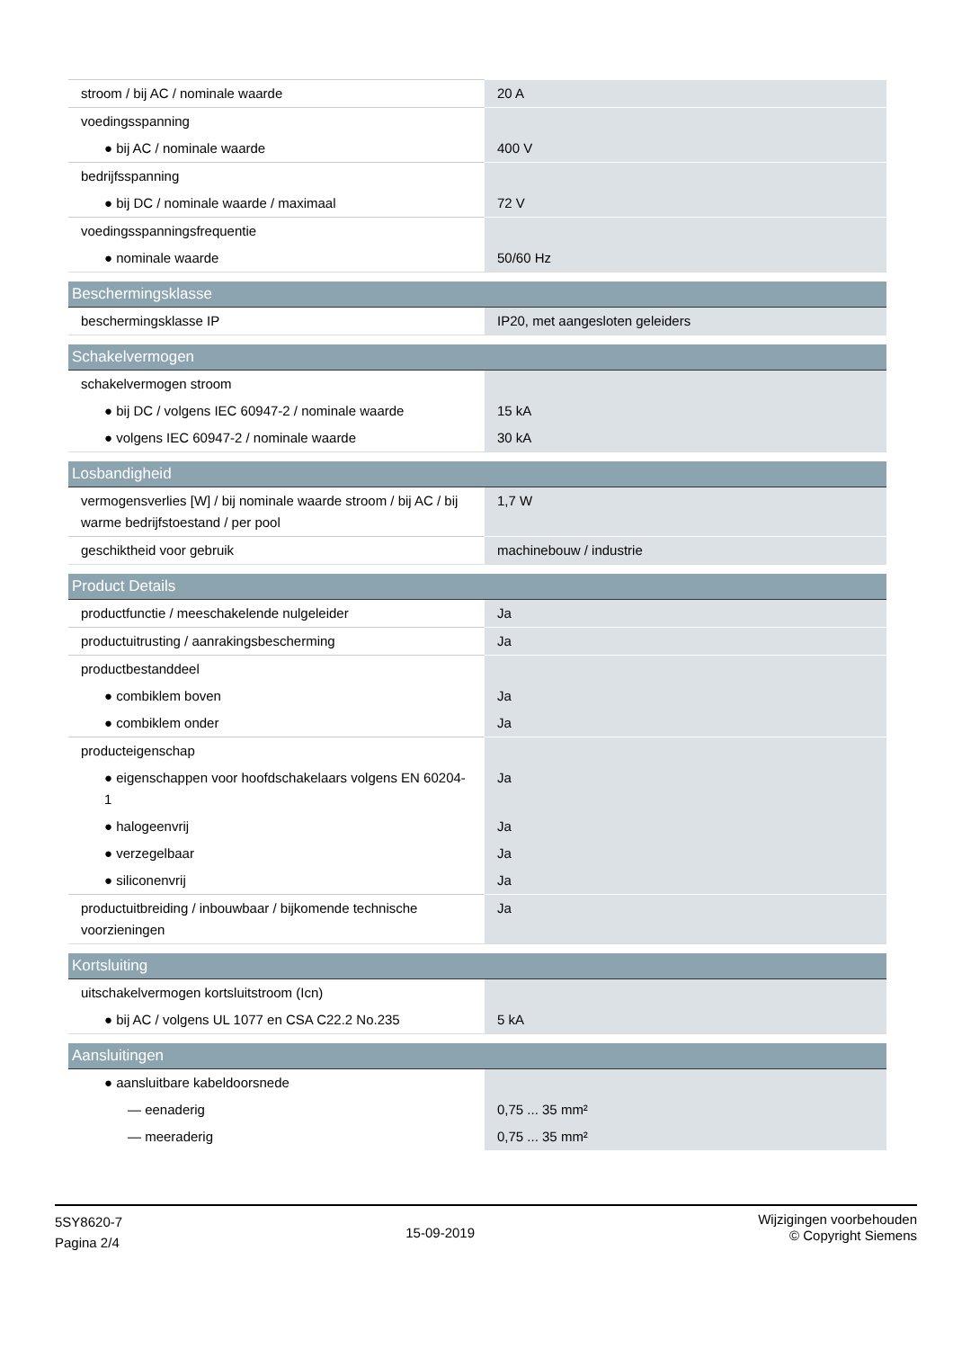| stroom / bij AC / nominale waarde | 20 A |
| voedingsspanning | |
| ● bij AC / nominale waarde | 400 V |
| bedrijfsspanning | |
| ● bij DC / nominale waarde / maximaal | 72 V |
| voedingsspanningsfrequentie | |
| ● nominale waarde | 50/60 Hz |
| Beschermingsklasse | |
| beschermingsklasse IP | IP20, met aangesloten geleiders |
| Schakelvermogen | |
| schakelvermogen stroom | |
| ● bij DC / volgens IEC 60947-2 / nominale waarde | 15 kA |
| ● volgens IEC 60947-2 / nominale waarde | 30 kA |
| Losbandigheid | |
| vermogensverlies [W] / bij nominale waarde stroom / bij AC / bij warme bedrijfstoestand / per pool | 1,7 W |
| geschiktheid voor gebruik | machinebouw / industrie |
| Product Details | |
| productfunctie / meeschakelende nulgeleider | Ja |
| productuitrusting / aanrakingsbescherming | Ja |
| productbestanddeel | |
| ● combiklem boven | Ja |
| ● combiklem onder | Ja |
| producteigenschap | |
| ● eigenschappen voor hoofdschakelaars volgens EN 60204-1 | Ja |
| ● halogeenvrij | Ja |
| ● verzegelbaar | Ja |
| ● siliconenvrij | Ja |
| productuitbreiding / inbouwbaar / bijkomende technische voorzieningen | Ja |
| Kortsluiting | |
| uitschakelvermogen kortsluitstroom (Icn) | |
| ● bij AC / volgens UL 1077 en CSA C22.2 No.235 | 5 kA |
| Aansluitingen | |
| ● aansluitbare kabeldoorsnede | |
| — eenaderig | 0,75 ... 35 mm² |
| — meeraderig | 0,75 ... 35 mm² |
5SY8620-7
Pagina 2/4
15-09-2019
Wijzigingen voorbehouden
© Copyright Siemens